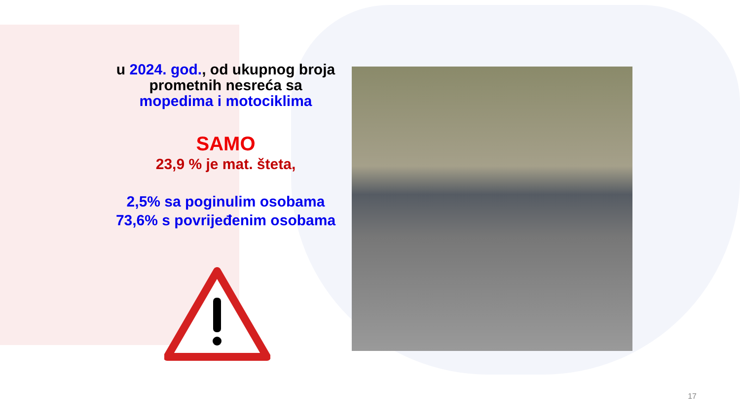u 2024. god., od ukupnog broja prometnih nesreća sa mopedima i motociklima
SAMO
23,9 % je mat. šteta,
2,5% sa poginulim osobama
73,6% s povrijeđenim osobama
17